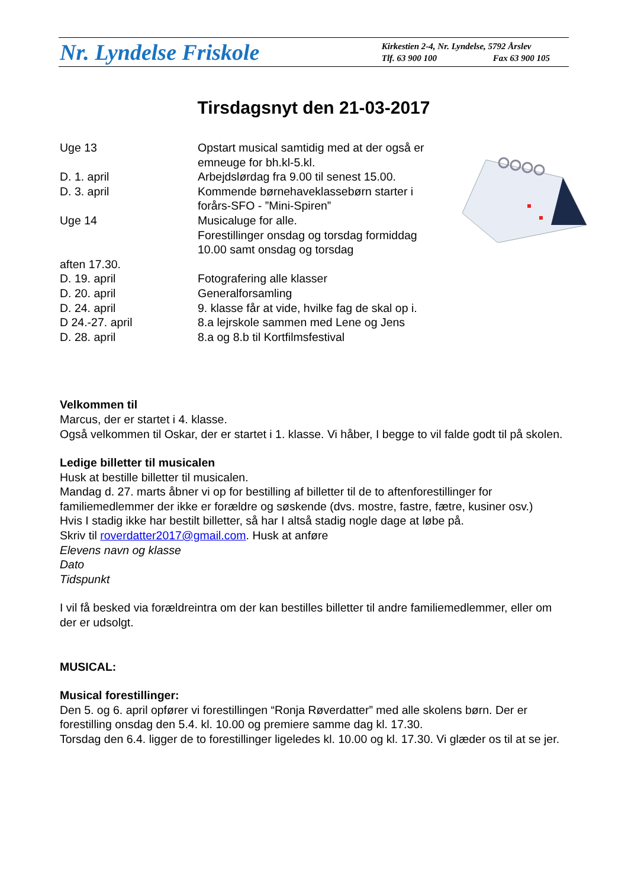Nr. Lyndelse Friskole
Kirkestien 2-4, Nr. Lyndelse, 5792 Årslev
Tlf. 63 900 100 Fax 63 900 105
Tirsdagsnyt den 21-03-2017
Uge 13 Opstart musical samtidig med at der også er emneuge for bh.kl-5.kl.
D. 1. april Arbejdslørdag fra 9.00 til senest 15.00.
D. 3. april Kommende børnehaveklassebørn starter i forårs-SFO - ”Mini-Spiren”
Uge 14 Musicaluge for alle.
Forestillinger onsdag og torsdag formiddag 10.00 samt onsdag og torsdag
aften 17.30.
D. 19. april Fotografering alle klasser
D. 20. april Generalforsamling
D. 24. april 9. klasse får at vide, hvilke fag de skal op i.
D 24.-27. april 8.a lejrskole sammen med Lene og Jens
D. 28. april 8.a og 8.b til Kortfilmsfestival
Velkommen til
Marcus, der er startet i 4. klasse.
Også velkommen til Oskar, der er startet i 1. klasse. Vi håber, I begge to vil falde godt til på skolen.
Ledige billetter til musicalen
Husk at bestille billetter til musicalen.
Mandag d. 27. marts åbner vi op for bestilling af billetter til de to aftenforestillinger for familiemedlemmer der ikke er forældre og søskende (dvs. mostre, fastre, fætre, kusiner osv.)
Hvis I stadig ikke har bestilt billetter, så har I altså stadig nogle dage at løbe på.
Skriv til roverdatter2017@gmail.com. Husk at anføre
Elevens navn og klasse
Dato
Tidspunkt
I vil få besked via forældreintra om der kan bestilles billetter til andre familiemedlemmer, eller om der er udsolgt.
MUSICAL:
Musical forestillinger:
Den 5. og 6. april opfører vi forestillingen “Ronja Røverdatter” med alle skolens børn. Der er forestilling onsdag den 5.4. kl. 10.00 og premiere samme dag kl. 17.30.
Torsdag den 6.4. ligger de to forestillinger ligeledes kl. 10.00 og kl. 17.30. Vi glæder os til at se jer.